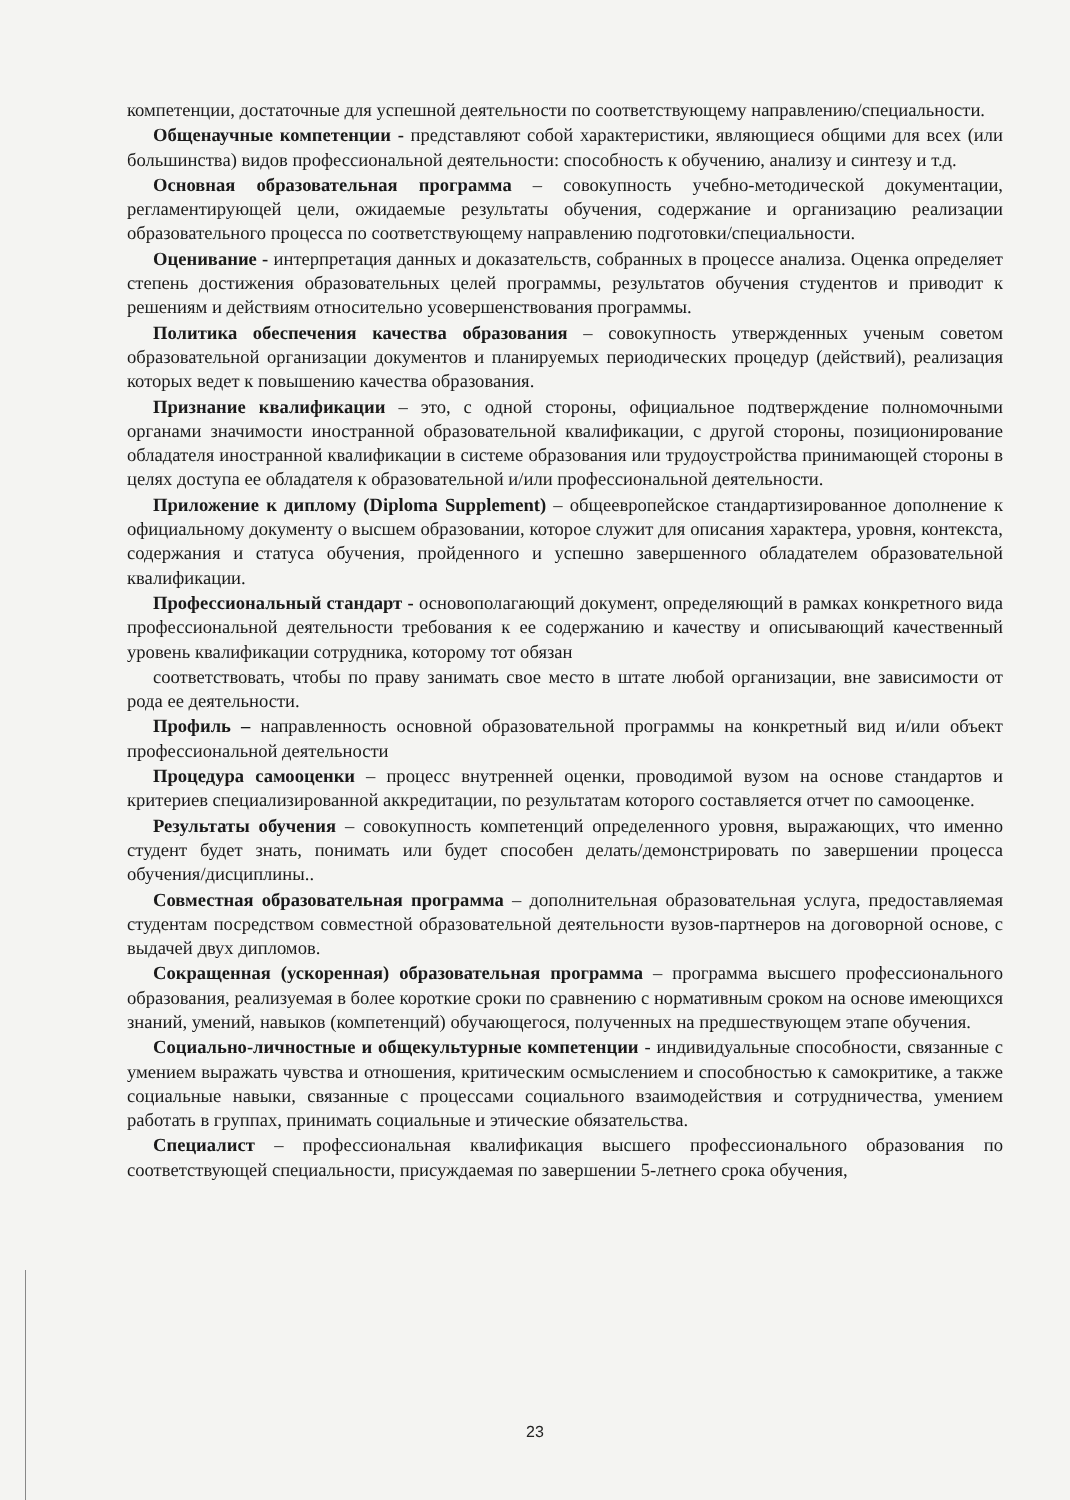компетенции, достаточные для успешной деятельности по соответствующему направлению/специальности.
Общенаучные компетенции - представляют собой характеристики, являющиеся общими для всех (или большинства) видов профессиональной деятельности: способность к обучению, анализу и синтезу и т.д.
Основная образовательная программа – совокупность учебно-методической документации, регламентирующей цели, ожидаемые результаты обучения, содержание и организацию реализации образовательного процесса по соответствующему направлению подготовки/специальности.
Оценивание - интерпретация данных и доказательств, собранных в процессе анализа. Оценка определяет степень достижения образовательных целей программы, результатов обучения студентов и приводит к решениям и действиям относительно усовершенствования программы.
Политика обеспечения качества образования – совокупность утвержденных ученым советом образовательной организации документов и планируемых периодических процедур (действий), реализация которых ведет к повышению качества образования.
Признание квалификации – это, с одной стороны, официальное подтверждение полномочными органами значимости иностранной образовательной квалификации, с другой стороны, позиционирование обладателя иностранной квалификации в системе образования или трудоустройства принимающей стороны в целях доступа ее обладателя к образовательной и/или профессиональной деятельности.
Приложение к диплому (Diploma Supplement) – общеевропейское стандартизированное дополнение к официальному документу о высшем образовании, которое служит для описания характера, уровня, контекста, содержания и статуса обучения, пройденного и успешно завершенного обладателем образовательной квалификации.
Профессиональный стандарт - основополагающий документ, определяющий в рамках конкретного вида профессиональной деятельности требования к ее содержанию и качеству и описывающий качественный уровень квалификации сотрудника, которому тот обязан
соответствовать, чтобы по праву занимать свое место в штате любой организации, вне зависимости от рода ее деятельности.
Профиль – направленность основной образовательной программы на конкретный вид и/или объект профессиональной деятельности
Процедура самооценки – процесс внутренней оценки, проводимой вузом на основе стандартов и критериев специализированной аккредитации, по результатам которого составляется отчет по самооценке.
Результаты обучения – совокупность компетенций определенного уровня, выражающих, что именно студент будет знать, понимать или будет способен делать/демонстрировать по завершении процесса обучения/дисциплины..
Совместная образовательная программа – дополнительная образовательная услуга, предоставляемая студентам посредством совместной образовательной деятельности вузов-партнеров на договорной основе, с выдачей двух дипломов.
Сокращенная (ускоренная) образовательная программа – программа высшего профессионального образования, реализуемая в более короткие сроки по сравнению с нормативным сроком на основе имеющихся знаний, умений, навыков (компетенций) обучающегося, полученных на предшествующем этапе обучения.
Социально-личностные и общекультурные компетенции - индивидуальные способности, связанные с умением выражать чувства и отношения, критическим осмыслением и способностью к самокритике, а также социальные навыки, связанные с процессами социального взаимодействия и сотрудничества, умением работать в группах, принимать социальные и этические обязательства.
Специалист – профессиональная квалификация высшего профессионального образования по соответствующей специальности, присуждаемая по завершении 5-летнего срока обучения,
23